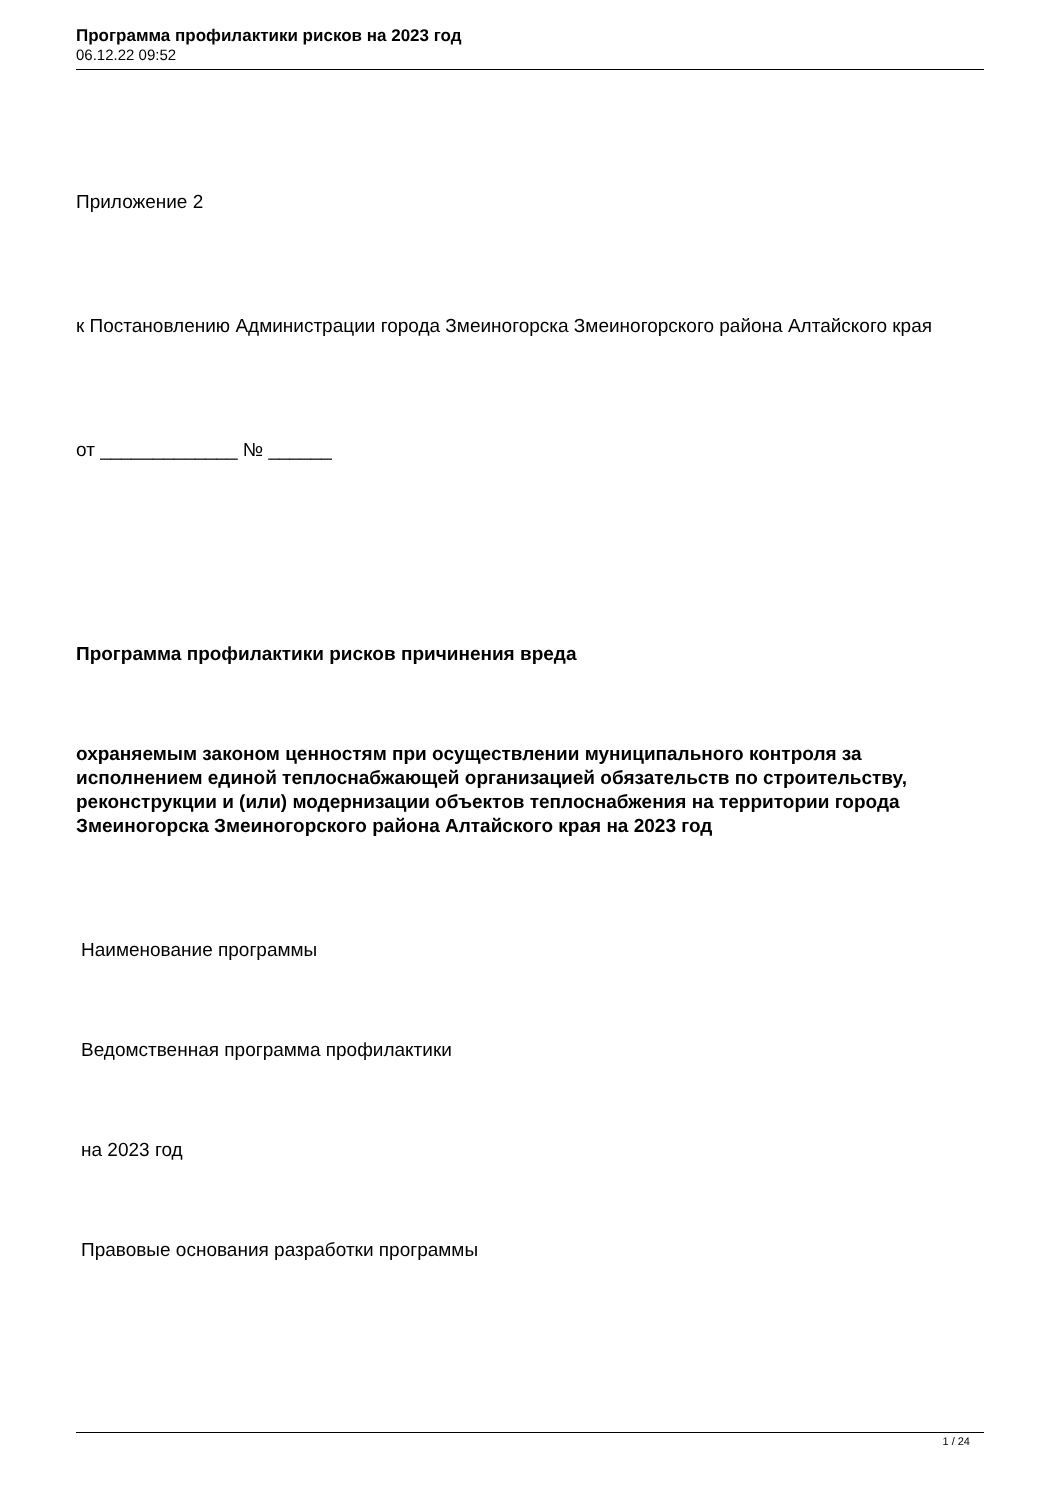Программа профилактики рисков на 2023 год
06.12.22 09:52
Приложение 2
к Постановлению Администрации города Змеиногорска Змеиногорского района Алтайского края
от _____________ № ______
Программа профилактики рисков причинения вреда
охраняемым законом ценностям при осуществлении муниципального контроля за исполнением единой теплоснабжающей организацией обязательств по строительству, реконструкции и (или) модернизации объектов теплоснабжения на территории города Змеиногорска Змеиногорского района Алтайского края на 2023 год
Наименование программы
Ведомственная программа профилактики
на 2023 год
Правовые основания разработки программы
1 / 24